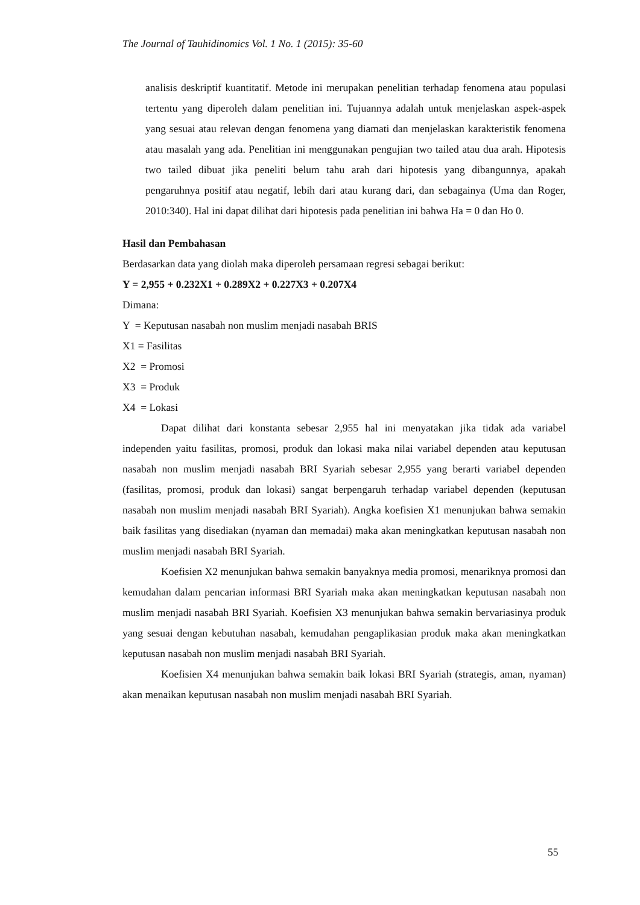The Journal of Tauhidinomics Vol. 1 No. 1 (2015): 35-60
analisis deskriptif kuantitatif. Metode ini merupakan penelitian terhadap fenomena atau populasi tertentu yang diperoleh dalam penelitian ini. Tujuannya adalah untuk menjelaskan aspek-aspek yang sesuai atau relevan dengan fenomena yang diamati dan menjelaskan karakteristik fenomena atau masalah yang ada. Penelitian ini menggunakan pengujian two tailed atau dua arah. Hipotesis two tailed dibuat jika peneliti belum tahu arah dari hipotesis yang dibangunnya, apakah pengaruhnya positif atau negatif, lebih dari atau kurang dari, dan sebagainya (Uma dan Roger, 2010:340). Hal ini dapat dilihat dari hipotesis pada penelitian ini bahwa Ha = 0 dan Ho 0.
Hasil dan Pembahasan
Berdasarkan data yang diolah maka diperoleh persamaan regresi sebagai berikut:
Y = 2,955 + 0.232X1 + 0.289X2 + 0.227X3 + 0.207X4
Dimana:
Y = Keputusan nasabah non muslim menjadi nasabah BRIS
X1 = Fasilitas
X2 = Promosi
X3 = Produk
X4 = Lokasi
Dapat dilihat dari konstanta sebesar 2,955 hal ini menyatakan jika tidak ada variabel independen yaitu fasilitas, promosi, produk dan lokasi maka nilai variabel dependen atau keputusan nasabah non muslim menjadi nasabah BRI Syariah sebesar 2,955 yang berarti variabel dependen (fasilitas, promosi, produk dan lokasi) sangat berpengaruh terhadap variabel dependen (keputusan nasabah non muslim menjadi nasabah BRI Syariah). Angka koefisien X1 menunjukan bahwa semakin baik fasilitas yang disediakan (nyaman dan memadai) maka akan meningkatkan keputusan nasabah non muslim menjadi nasabah BRI Syariah.
Koefisien X2 menunjukan bahwa semakin banyaknya media promosi, menariknya promosi dan kemudahan dalam pencarian informasi BRI Syariah maka akan meningkatkan keputusan nasabah non muslim menjadi nasabah BRI Syariah. Koefisien X3 menunjukan bahwa semakin bervariasinya produk yang sesuai dengan kebutuhan nasabah, kemudahan pengaplikasian produk maka akan meningkatkan keputusan nasabah non muslim menjadi nasabah BRI Syariah.
Koefisien X4 menunjukan bahwa semakin baik lokasi BRI Syariah (strategis, aman, nyaman) akan menaikan keputusan nasabah non muslim menjadi nasabah BRI Syariah.
55